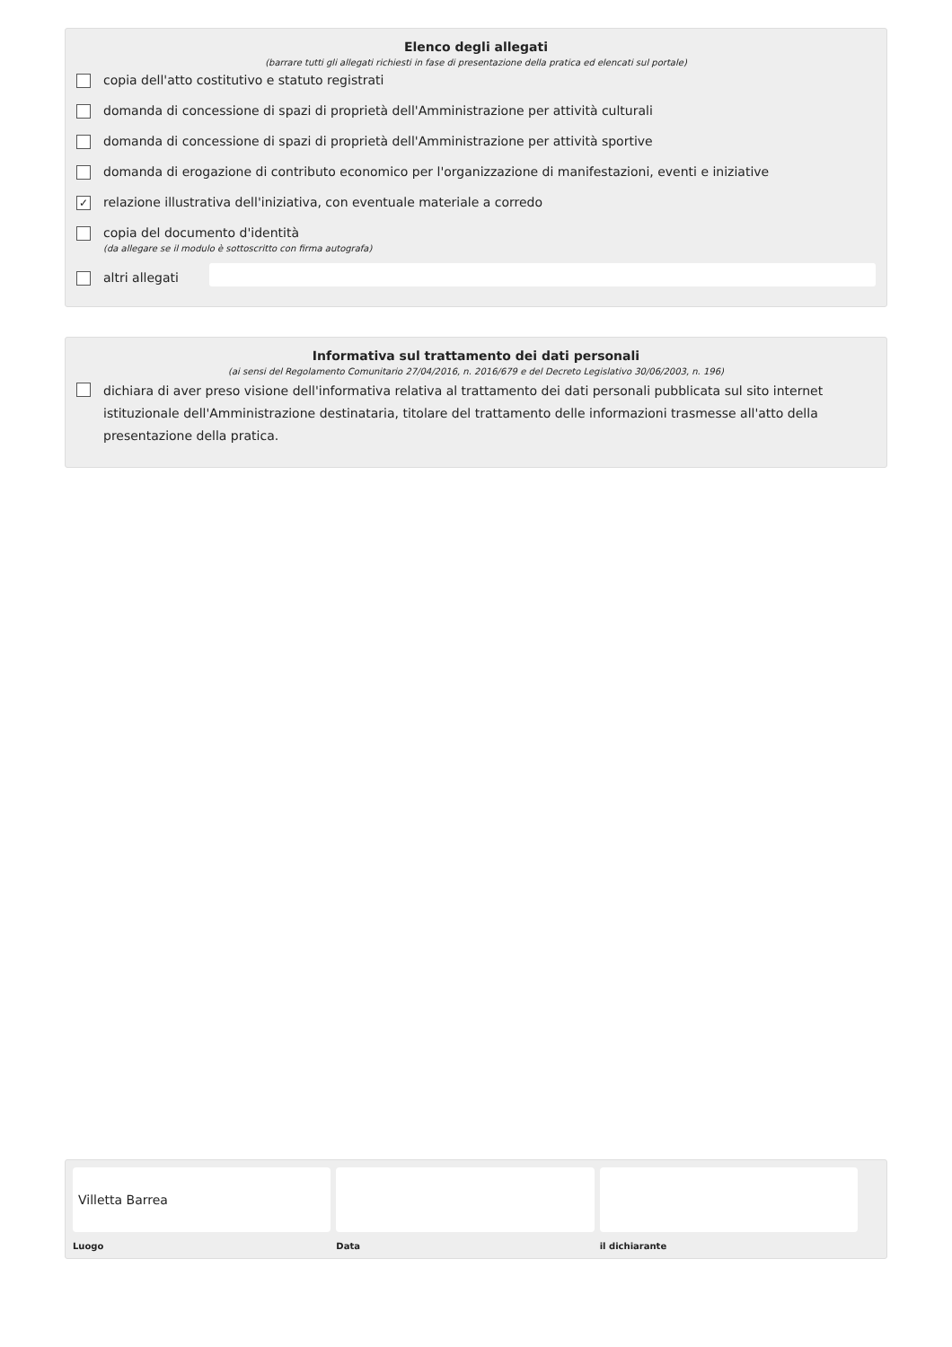Elenco degli allegati
(barrare tutti gli allegati richiesti in fase di presentazione della pratica ed elencati sul portale)
copia dell'atto costitutivo e statuto registrati
domanda di concessione di spazi di proprietà dell'Amministrazione per attività culturali
domanda di concessione di spazi di proprietà dell'Amministrazione per attività sportive
domanda di erogazione di contributo economico per l'organizzazione di manifestazioni, eventi e iniziative
✓ relazione illustrativa dell'iniziativa, con eventuale materiale a corredo
copia del documento d'identità
(da allegare se il modulo è sottoscritto con firma autografa)
altri allegati
Informativa sul trattamento dei dati personali
(ai sensi del Regolamento Comunitario 27/04/2016, n. 2016/679 e del Decreto Legislativo 30/06/2003, n. 196)
dichiara di aver preso visione dell'informativa relativa al trattamento dei dati personali pubblicata sul sito internet istituzionale dell'Amministrazione destinataria, titolare del trattamento delle informazioni trasmesse all'atto della presentazione della pratica.
Villetta Barrea
Luogo
Data il dichiarante